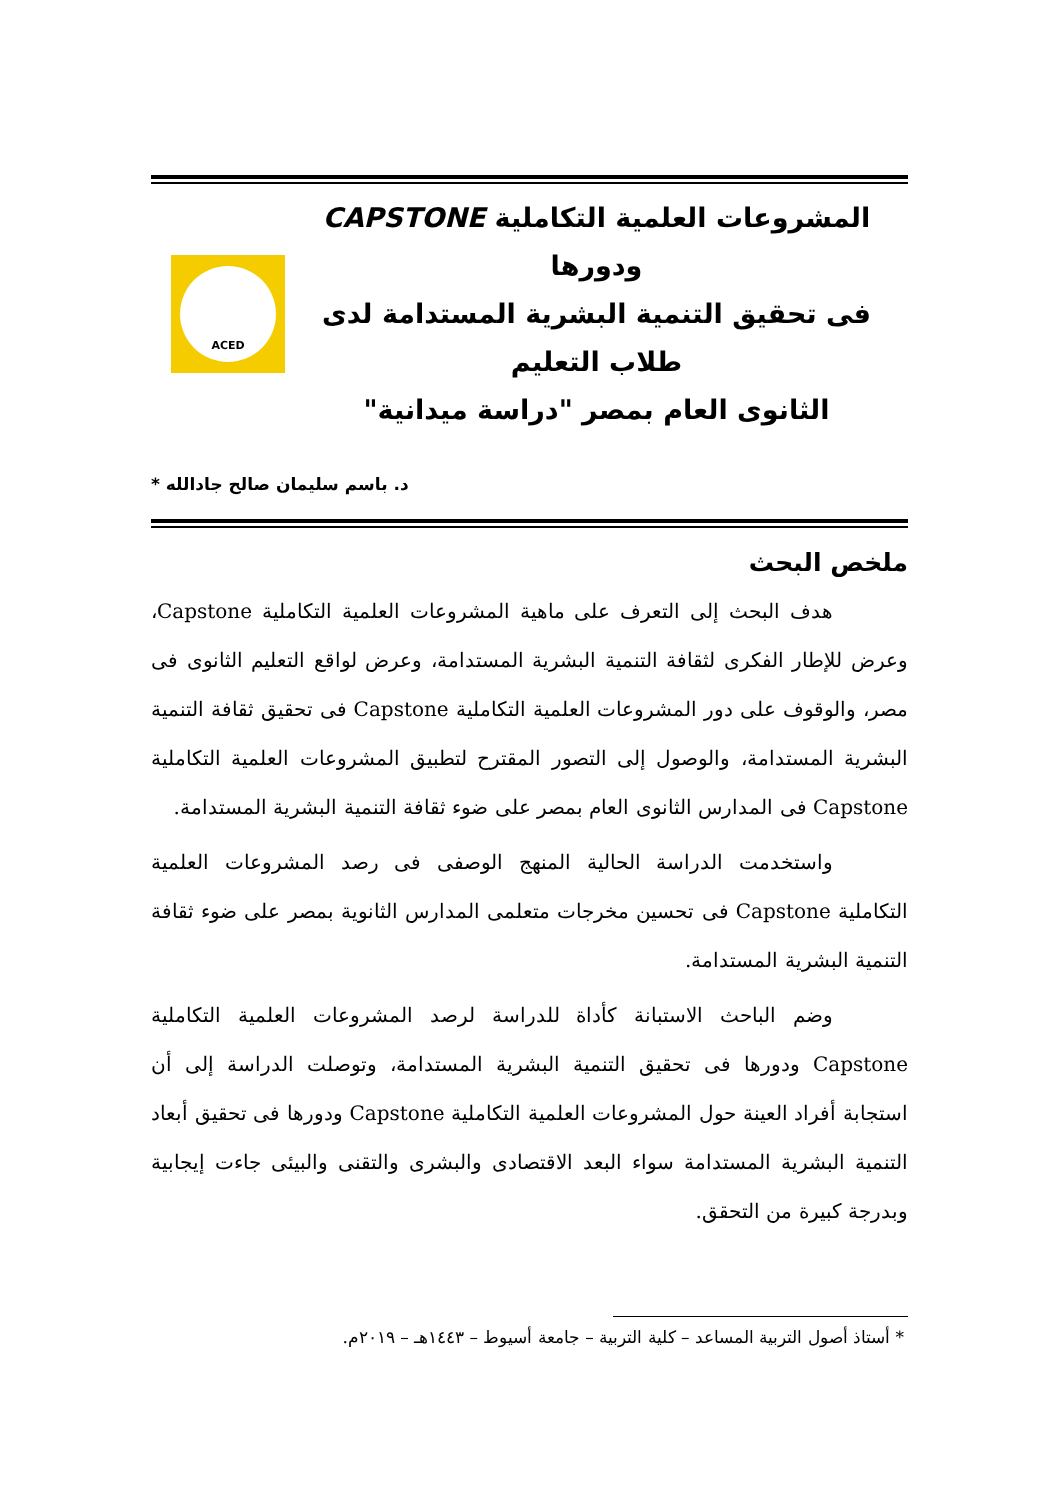المشروعات العلمية التكاملية CAPSTONE ودورها
فى تحقيق التنمية البشرية المستدامة لدى طلاب التعليم
الثانوى العام بمصر "دراسة ميدانية"
ACED
د. باسم سليمان صالح جادالله *
ملخص البحث
هدف البحث إلى التعرف على ماهية المشروعات العلمية التكاملية Capstone، وعرض للإطار الفكرى لثقافة التنمية البشرية المستدامة، وعرض لواقع التعليم الثانوى فى مصر، والوقوف على دور المشروعات العلمية التكاملية Capstone فى تحقيق ثقافة التنمية البشرية المستدامة، والوصول إلى التصور المقترح لتطبيق المشروعات العلمية التكاملية Capstone فى المدارس الثانوى العام بمصر على ضوء ثقافة التنمية البشرية المستدامة.
واستخدمت الدراسة الحالية المنهج الوصفى فى رصد المشروعات العلمية التكاملية Capstone فى تحسين مخرجات متعلمى المدارس الثانوية بمصر على ضوء ثقافة التنمية البشرية المستدامة.
وضم الباحث الاستبانة كأداة للدراسة لرصد المشروعات العلمية التكاملية Capstone ودورها فى تحقيق التنمية البشرية المستدامة، وتوصلت الدراسة إلى أن استجابة أفراد العينة حول المشروعات العلمية التكاملية Capstone ودورها فى تحقيق أبعاد التنمية البشرية المستدامة سواء البعد الاقتصادى والبشرى والتقنى والبيئى جاءت إيجابية وبدرجة كبيرة من التحقق.
* أستاذ أصول التربية المساعد – كلية التربية – جامعة أسيوط – ١٤٤٣هـ – ٢٠١٩م.